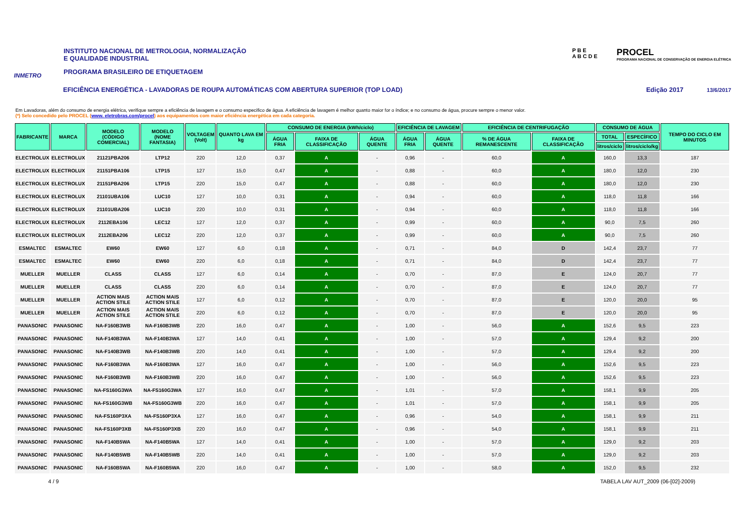INMETRO
INSTITUTO NACIONAL DE METROLOGIA, NORMALIZAÇÃO
E QUALIDADE INDUSTRIAL
PROGRAMA BRASILEIRO DE ETIQUETAGEM
P B E
A B C D E
PROCEL
PROGRAMA NACIONAL DE CONSERVAÇÃO DE ENERGIA ELÉTRICA
EFICIÊNCIA ENERGÉTICA - LAVADORAS DE ROUPA AUTOMÁTICAS COM ABERTURA SUPERIOR (TOP LOAD) Edição 2017 13/6/2017
Em Lavadoras, além do consumo de energia elétrica, verifique sempre a eficiência de lavagem e o consumo especifico de água. A eficiência de lavagem é melhor quanto maior for o índice; e no consumo de água, procure sempre o menor valor.
(*) Selo concedido pelo PROCEL (www. eletrobras.com/procel) aos equipamentos com maior eficiência energética em cada categoria.
| FABRICANTE | MARCA | MODELO (CÓDIGO COMERCIAL) | MODELO (NOME FANTASIA) | VOLTAGEM (Volt) | QUANTO LAVA EM kg | CONSUMO DE ENERGIA (kWh/ciclo) | | | EFICIÊNCIA DE LAVAGEM | | EFICIÊNCIA DE CENTRIFUGAÇÃO | | CONSUMO DE ÁGUA | | TEMPO DO CICLO EM MINUTOS |
| --- | --- | --- | --- | --- | --- | --- | --- | --- | --- | --- | --- | --- | --- | --- | --- |
| | | | | | | ÁGUA FRIA | FAIXA DE CLASSIFICAÇÃO | ÁGUA QUENTE | ÁGUA FRIA | ÁGUA QUENTE | % DE ÁGUA REMANESCENTE | FAIXA DE CLASSIFICAÇÃO | TOTAL | ESPECÍFICO | |
| | | | | | | | | | | | | | litros/ciclo | litros/ciclo/kg | |
| ELECTROLUX | ELECTROLUX | 21121PBA206 | LTP12 | 220 | 12,0 | 0,37 | A | - | 0,96 | - | 60,0 | A | 160,0 | 13,3 | 187 |
| ELECTROLUX | ELECTROLUX | 21151PBA106 | LTP15 | 127 | 15,0 | 0,47 | A | - | 0,88 | - | 60,0 | A | 180,0 | 12,0 | 230 |
| ELECTROLUX | ELECTROLUX | 21151PBA206 | LTP15 | 220 | 15,0 | 0,47 | A | - | 0,88 | - | 60,0 | A | 180,0 | 12,0 | 230 |
| ELECTROLUX | ELECTROLUX | 21101UBA106 | LUC10 | 127 | 10,0 | 0,31 | A | - | 0,94 | - | 60,0 | A | 118,0 | 11,8 | 166 |
| ELECTROLUX | ELECTROLUX | 21101UBA206 | LUC10 | 220 | 10,0 | 0,31 | A | - | 0,94 | - | 60,0 | A | 118,0 | 11,8 | 166 |
| ELECTROLUX | ELECTROLUX | 2112EBA106 | LEC12 | 127 | 12,0 | 0,37 | A | - | 0,99 | - | 60,0 | A | 90,0 | 7,5 | 260 |
| ELECTROLUX | ELECTROLUX | 2112EBA206 | LEC12 | 220 | 12,0 | 0,37 | A | - | 0,99 | - | 60,0 | A | 90,0 | 7,5 | 260 |
| ESMALTEC | ESMALTEC | EW60 | EW60 | 127 | 6,0 | 0,18 | A | - | 0,71 | - | 84,0 | D | 142,4 | 23,7 | 77 |
| ESMALTEC | ESMALTEC | EW60 | EW60 | 220 | 6,0 | 0,18 | A | - | 0,71 | - | 84,0 | D | 142,4 | 23,7 | 77 |
| MUELLER | MUELLER | CLASS | CLASS | 127 | 6,0 | 0,14 | A | - | 0,70 | - | 87,0 | E | 124,0 | 20,7 | 77 |
| MUELLER | MUELLER | CLASS | CLASS | 220 | 6,0 | 0,14 | A | - | 0,70 | - | 87,0 | E | 124,0 | 20,7 | 77 |
| MUELLER | MUELLER | ACTION MAIS ACTION STILE | ACTION MAIS ACTION STILE | 127 | 6,0 | 0,12 | A | - | 0,70 | - | 87,0 | E | 120,0 | 20,0 | 95 |
| MUELLER | MUELLER | ACTION MAIS ACTION STILE | ACTION MAIS ACTION STILE | 220 | 6,0 | 0,12 | A | - | 0,70 | - | 87,0 | E | 120,0 | 20,0 | 95 |
| PANASONIC | PANASONIC | NA-F160B3WB | NA-F160B3WB | 220 | 16,0 | 0,47 | A | - | 1,00 | - | 56,0 | A | 152,6 | 9,5 | 223 |
| PANASONIC | PANASONIC | NA-F140B3WA | NA-F140B3WA | 127 | 14,0 | 0,41 | A | - | 1,00 | - | 57,0 | A | 129,4 | 9,2 | 200 |
| PANASONIC | PANASONIC | NA-F140B3WB | NA-F140B3WB | 220 | 14,0 | 0,41 | A | - | 1,00 | - | 57,0 | A | 129,4 | 9,2 | 200 |
| PANASONIC | PANASONIC | NA-F160B3WA | NA-F160B3WA | 127 | 16,0 | 0,47 | A | - | 1,00 | - | 56,0 | A | 152,6 | 9,5 | 223 |
| PANASONIC | PANASONIC | NA-F160B3WB | NA-F160B3WB | 220 | 16,0 | 0,47 | A | - | 1,00 | - | 56,0 | A | 152,6 | 9,5 | 223 |
| PANASONIC | PANASONIC | NA-FS160G3WA | NA-FS160G3WA | 127 | 16,0 | 0,47 | A | - | 1,01 | - | 57,0 | A | 158,1 | 9,9 | 205 |
| PANASONIC | PANASONIC | NA-FS160G3WB | NA-FS160G3WB | 220 | 16,0 | 0,47 | A | - | 1,01 | - | 57,0 | A | 158,1 | 9,9 | 205 |
| PANASONIC | PANASONIC | NA-FS160P3XA | NA-FS160P3XA | 127 | 16,0 | 0,47 | A | - | 0,96 | - | 54,0 | A | 158,1 | 9,9 | 211 |
| PANASONIC | PANASONIC | NA-FS160P3XB | NA-FS160P3XB | 220 | 16,0 | 0,47 | A | - | 0,96 | - | 54,0 | A | 158,1 | 9,9 | 211 |
| PANASONIC | PANASONIC | NA-F140B5WA | NA-F140B5WA | 127 | 14,0 | 0,41 | A | - | 1,00 | - | 57,0 | A | 129,0 | 9,2 | 203 |
| PANASONIC | PANASONIC | NA-F140B5WB | NA-F140B5WB | 220 | 14,0 | 0,41 | A | - | 1,00 | - | 57,0 | A | 129,0 | 9,2 | 203 |
| PANASONIC | PANASONIC | NA-F160B5WA | NA-F160B5WA | 220 | 16,0 | 0,47 | A | - | 1,00 | - | 58,0 | A | 152,0 | 9,5 | 232 |
4 / 9 TABELA LAV AUT_2009 (06-[02]-2009)